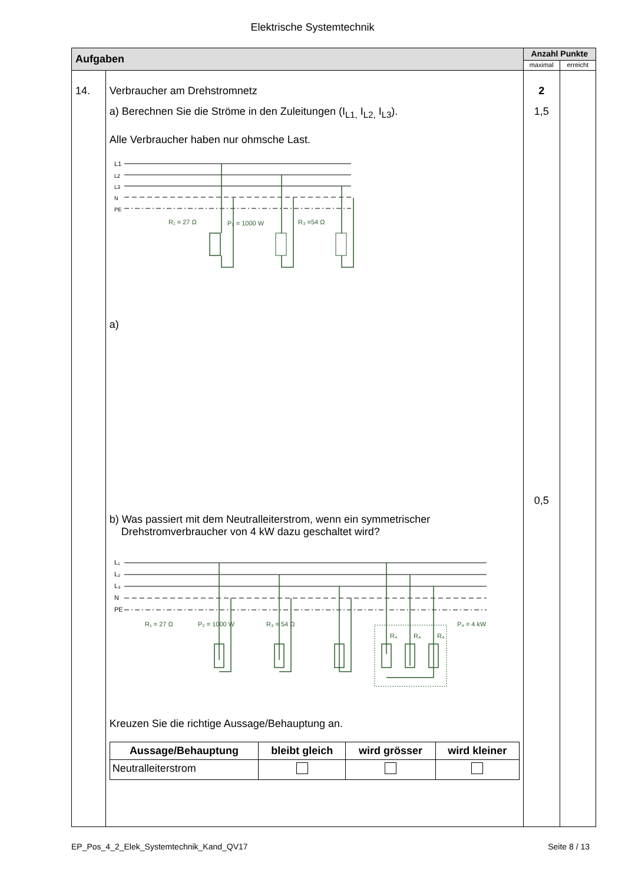Elektrische Systemtechnik
| Aufgaben | | Anzahl Punkte | |
| | | maximal | erreicht |
| 14. | Verbraucher am Drehstromnetz a) Berechnen Sie die Ströme in den Zuleitungen (I<sub>L1,</sub> I<sub>L2,</sub> I<sub>L3</sub>). Alle Verbraucher haben nur ohmsche Last. L1 L2 L3 N PE R₁ = 27 Ω P₂ = 1000 W R₃ =54 Ω a) b) Was passiert mit dem Neutralleiterstrom, wenn ein symmetrischer Drehstromverbraucher von 4 kW dazu geschaltet wird? R₁ = 27 Ω P₂ = 1000 W R₃ = 54 Ω R₄ R₄ R₄ P₄ = 4 kW L₁ L₂ L₃ N PE Kreuzen Sie die richtige Aussage/Behauptung an. / Aussage/Behauptung / bleibt gleich / wird grösser / wird kleiner / / --- / --- / --- / --- / / Neutralleiterstrom / / / / | 2 1,5 0,5 | |
EP_Pos_4_2_Elek_Systemtechnik_Kand_QV17 Seite 8 / 13